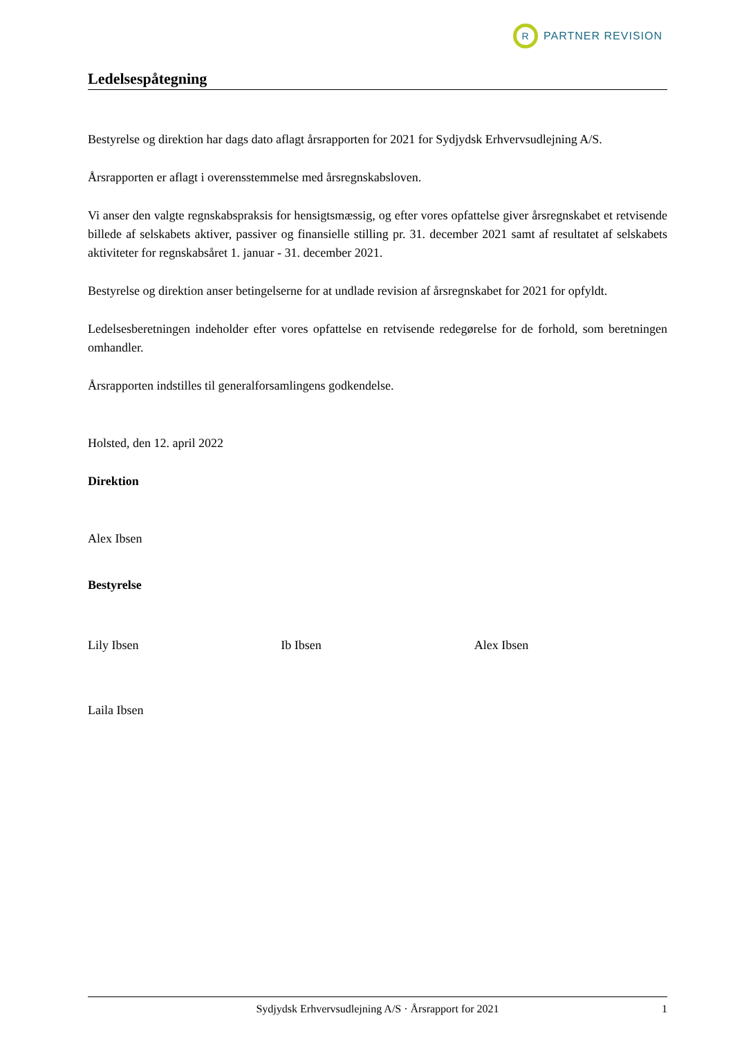R
PARTNER REVISION
Ledelsespåtegning
Bestyrelse og direktion har dags dato aflagt årsrapporten for 2021 for Sydjydsk Erhvervsudlejning A/S.
Årsrapporten er aflagt i overensstemmelse med årsregnskabsloven.
Vi anser den valgte regnskabspraksis for hensigtsmæssig, og efter vores opfattelse giver årsregnskabet et retvisende billede af selskabets aktiver, passiver og finansielle stilling pr. 31. december 2021 samt af resultatet af selskabets aktiviteter for regnskabsåret 1. januar - 31. december 2021.
Bestyrelse og direktion anser betingelserne for at undlade revision af årsregnskabet for 2021 for opfyldt.
Ledelsesberetningen indeholder efter vores opfattelse en retvisende redegørelse for de forhold, som beretningen omhandler.
Årsrapporten indstilles til generalforsamlingens godkendelse.
Holsted, den 12. april 2022
Direktion
Alex Ibsen
Bestyrelse
Lily Ibsen Ib Ibsen Alex Ibsen
Laila Ibsen
Sydjydsk Erhvervsudlejning A/S · Årsrapport for 2021
1